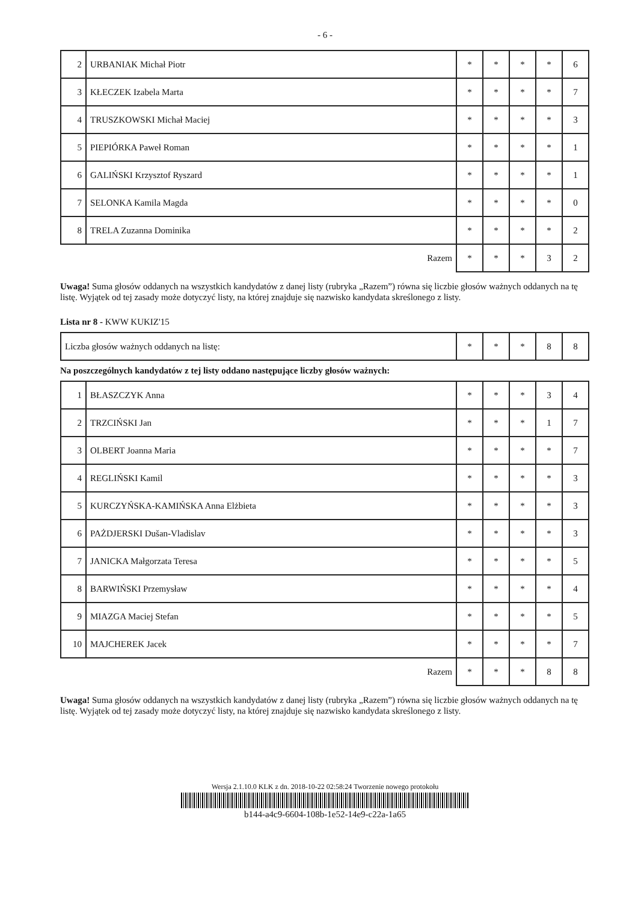- 6 -
| 2 | URBANIAK Michał Piotr | * | * | * | * | 6 |
| 3 | KŁECZEK Izabela Marta | * | * | * | * | 7 |
| 4 | TRUSZKOWSKI Michał Maciej | * | * | * | * | 3 |
| 5 | PIEPIÓRKA Paweł Roman | * | * | * | * | 1 |
| 6 | GALIŃSKI Krzysztof Ryszard | * | * | * | * | 1 |
| 7 | SELONKA Kamila Magda | * | * | * | * | 0 |
| 8 | TRELA Zuzanna Dominika | * | * | * | * | 2 |
| | Razem | * | * | * | 3 | 2 |
Uwaga! Suma głosów oddanych na wszystkich kandydatów z danej listy (rubryka „Razem”) równa się liczbie głosów ważnych oddanych na tę listę. Wyjątek od tej zasady może dotyczyć listy, na której znajduje się nazwisko kandydata skreślonego z listy.
Lista nr 8 - KWW KUKIZ'15
| Liczba głosów ważnych oddanych na listę: | * | * | * | 8 | 8 |
Na poszczególnych kandydatów z tej listy oddano następujące liczby głosów ważnych:
| 1 | BŁASZCZYK Anna | * | * | * | 3 | 4 |
| 2 | TRZCIŃSKI Jan | * | * | * | 1 | 7 |
| 3 | OLBERT Joanna Maria | * | * | * | * | 7 |
| 4 | REGLIŃSKI Kamil | * | * | * | * | 3 |
| 5 | KURCZYŃSKA-KAMIŃSKA Anna Elżbieta | * | * | * | * | 3 |
| 6 | PAŻDJERSKI Dušan-Vladislav | * | * | * | * | 3 |
| 7 | JANICKA Małgorzata Teresa | * | * | * | * | 5 |
| 8 | BARWIŃSKI Przemysław | * | * | * | * | 4 |
| 9 | MIAZGA Maciej Stefan | * | * | * | * | 5 |
| 10 | MAJCHEREK Jacek | * | * | * | * | 7 |
| | Razem | * | * | * | 8 | 8 |
Uwaga! Suma głosów oddanych na wszystkich kandydatów z danej listy (rubryka „Razem”) równa się liczbie głosów ważnych oddanych na tę listę. Wyjątek od tej zasady może dotyczyć listy, na której znajduje się nazwisko kandydata skreślonego z listy.
Wersja 2.1.10.0 KLK z dn. 2018-10-22 02:58:24 Tworzenie nowego protokołu
b144-a4c9-6604-108b-1e52-14e9-c22a-1a65